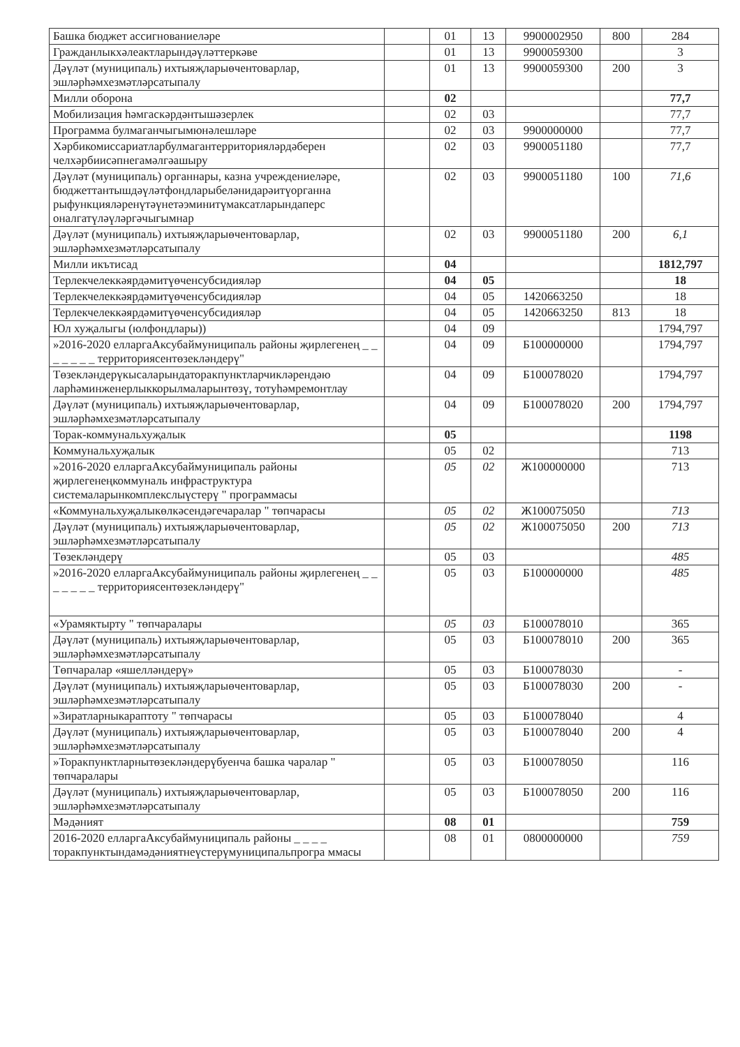| Башка бюджет ассигнованиеләре | | 01 | 13 | 9900002950 | 800 | 284 |
| Гражданлыкхәлеактларындәүләттеркәве | | 01 | 13 | 9900059300 | | 3 |
| Дәүләт (муниципаль) ихтыяҗларыөчентоварлар, эшләрһәмхезмәтләрсатыпалу | | 01 | 13 | 9900059300 | 200 | 3 |
| Милли оборона | | 02 | | | | 77,7 |
| Мобилизация һәмгаскәрдәнтышәзерлек | | 02 | 03 | | | 77,7 |
| Программа булмаганчыгымюнәлешләре | | 02 | 03 | 9900000000 | | 77,7 |
| Хәрбикомиссариатларбулмагантерриторияләрдәберен челхәрбиисәпнегамәлгәашыру | | 02 | 03 | 9900051180 | | 77,7 |
| Дәүләт (муниципаль) органнары, казна учреждениеләре, бюджеттантышдәүләтфондларыбеләнидарәитүорганна рыфункцияләренүтәүнетәэминитүмаксатларындаперс оналгатүләүләргәчыгымнар | | 02 | 03 | 9900051180 | 100 | 71,6 |
| Дәүләт (муниципаль) ихтыяҗларыөчентоварлар, эшләрһәмхезмәтләрсатыпалу | | 02 | 03 | 9900051180 | 200 | 6,1 |
| Милли икътисад | | 04 | | | | 1812,797 |
| Терлекчелеккәярдәмитүөченсубсидияләр | | 04 | 05 | | | 18 |
| Терлекчелеккәярдәмитүөченсубсидияләр | | 04 | 05 | 1420663250 | | 18 |
| Терлекчелеккәярдәмитүөченсубсидияләр | | 04 | 05 | 1420663250 | 813 | 18 |
| Юл хуҗалыгы (юлфондлары)) | | 04 | 09 | | | 1794,797 |
| »2016-2020 елларгаАксубаймуниципаль районы җирлегенең _ _ _ _ _ _ _ территориясентөзекләндерү" | | 04 | 09 | Б100000000 | | 1794,797 |
| Төзекләндерүкысаларындаторакпунктларчикләрендәю ларһәминженерлыккорылмаларынтөзү, тотуһәмремонтлау | | 04 | 09 | Б100078020 | | 1794,797 |
| Дәүләт (муниципаль) ихтыяҗларыөчентоварлар, эшләрһәмхезмәтләрсатыпалу | | 04 | 09 | Б100078020 | 200 | 1794,797 |
| Торак-коммунальхуҗалык | | 05 | | | | 1198 |
| Коммунальхуҗалык | | 05 | 02 | | | 713 |
| »2016-2020 елларгаАксубаймуниципаль районы җирлегенеңкоммуналь инфраструктура системаларынкомплекслыүстерү " программасы | | 05 | 02 | Ж100000000 | | 713 |
| «Коммунальхуҗалыкөлкәсендәгечаралар " төпчарасы | | 05 | 02 | Ж100075050 | | 713 |
| Дәүләт (муниципаль) ихтыяҗларыөчентоварлар, эшләрһәмхезмәтләрсатыпалу | | 05 | 02 | Ж100075050 | 200 | 713 |
| Төзекләндерү | | 05 | 03 | | | 485 |
| »2016-2020 елларгаАксубаймуниципаль районы җирлегенең _ _ _ _ _ _ _ территориясентөзекләндерү" | | 05 | 03 | Б100000000 | | 485 |
| «Урамяктырту " төпчаралары | | 05 | 03 | Б100078010 | | 365 |
| Дәүләт (муниципаль) ихтыяҗларыөчентоварлар, эшләрһәмхезмәтләрсатыпалу | | 05 | 03 | Б100078010 | 200 | 365 |
| Төпчаралар «яшелләндерү» | | 05 | 03 | Б100078030 | | - |
| Дәүләт (муниципаль) ихтыяҗларыөчентоварлар, эшләрһәмхезмәтләрсатыпалу | | 05 | 03 | Б100078030 | 200 | - |
| »Зиратларныкараптоту " төпчарасы | | 05 | 03 | Б100078040 | | 4 |
| Дәүләт (муниципаль) ихтыяҗларыөчентоварлар, эшләрһәмхезмәтләрсатыпалу | | 05 | 03 | Б100078040 | 200 | 4 |
| »Торакпунктларнытөзекләндерүбуенча башка чаралар " төпчаралары | | 05 | 03 | Б100078050 | | 116 |
| Дәүләт (муниципаль) ихтыяҗларыөчентоварлар, эшләрһәмхезмәтләрсатыпалу | | 05 | 03 | Б100078050 | 200 | 116 |
| Мәдәният | | 08 | 01 | | | 759 |
| 2016-2020 елларгаАксубаймуниципаль районы _ _ _ _ торакпунктындамәдәниятнеүстерүмуниципальпрогра ммасы | | 08 | 01 | 0800000000 | | 759 |